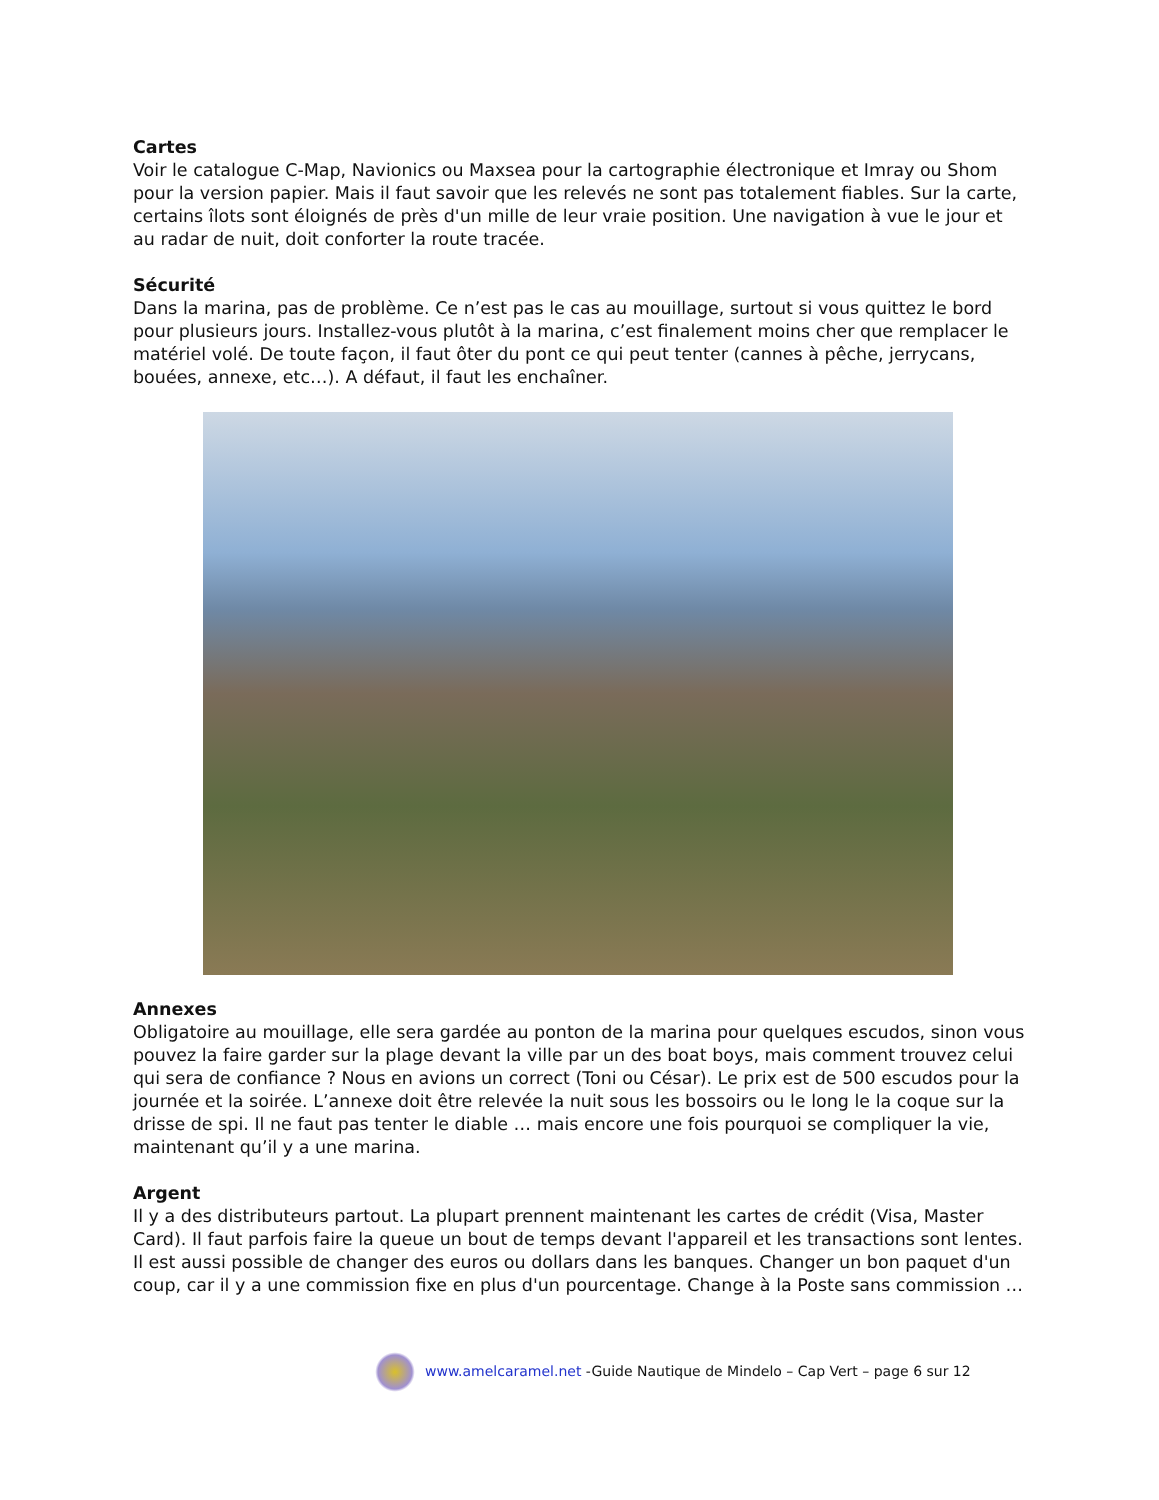Cartes
Voir le catalogue C-Map, Navionics ou Maxsea pour la cartographie électronique et Imray ou Shom pour la version papier. Mais il faut savoir que les relevés ne sont pas totalement fiables. Sur la carte, certains îlots sont éloignés de près d'un mille de leur vraie position. Une navigation à vue le jour et au radar de nuit, doit conforter la route tracée.
Sécurité
Dans la marina, pas de problème. Ce n’est pas le cas au mouillage, surtout si vous quittez le bord pour plusieurs jours. Installez-vous plutôt à la marina, c’est finalement moins cher que remplacer le matériel volé. De toute façon, il faut ôter du pont ce qui peut tenter (cannes à pêche, jerrycans, bouées, annexe, etc…). A défaut, il faut les enchaîner.
Annexes
Obligatoire au mouillage, elle sera gardée au ponton de la marina pour quelques escudos, sinon vous pouvez la faire garder sur la plage devant la ville par un des boat boys, mais comment trouvez celui qui sera de confiance ? Nous en avions un correct (Toni ou César). Le prix est de 500 escudos pour la journée et la soirée. L’annexe doit être relevée la nuit sous les bossoirs ou le long le la coque sur la drisse de spi. Il ne faut pas tenter le diable … mais encore une fois pourquoi se compliquer la vie, maintenant qu’il y a une marina.
Argent
Il y a des distributeurs partout. La plupart prennent maintenant les cartes de crédit (Visa, Master Card). Il faut parfois faire la queue un bout de temps devant l'appareil et les transactions sont lentes. Il est aussi possible de changer des euros ou dollars dans les banques. Changer un bon paquet d'un coup, car il y a une commission fixe en plus d'un pourcentage. Change à la Poste sans commission …
www.amelcaramel.net -Guide Nautique de Mindelo – Cap Vert – page 6 sur 12